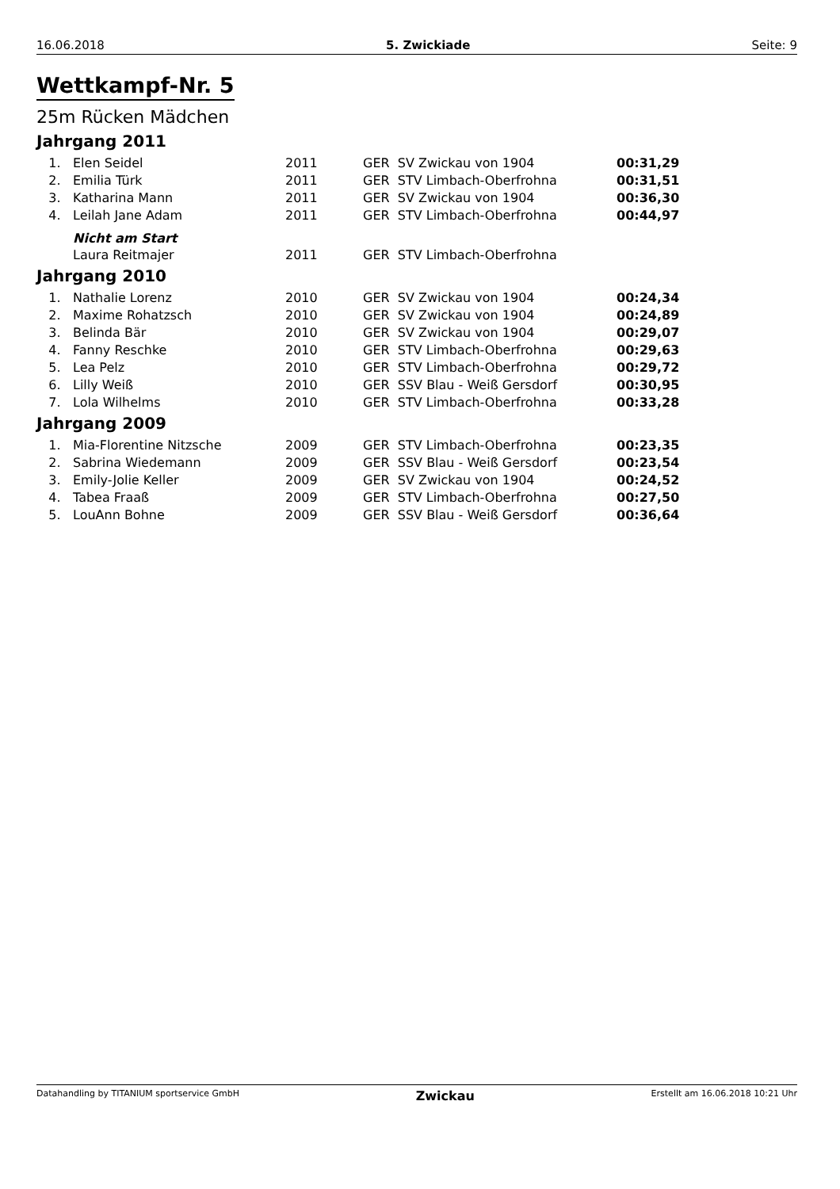16.06.2018 5. Zwickiade Seite: 9
Wettkampf-Nr. 5
25m Rücken Mädchen
Jahrgang 2011
| 1. | Elen Seidel | 2011 | GER SV Zwickau von 1904 | 00:31,29 |
| 2. | Emilia Türk | 2011 | GER STV Limbach-Oberfrohna | 00:31,51 |
| 3. | Katharina Mann | 2011 | GER SV Zwickau von 1904 | 00:36,30 |
| 4. | Leilah Jane Adam | 2011 | GER STV Limbach-Oberfrohna | 00:44,97 |
| | Nicht am Start | | | |
| | Laura Reitmajer | 2011 | GER STV Limbach-Oberfrohna | |
Jahrgang 2010
| 1. | Nathalie Lorenz | 2010 | GER SV Zwickau von 1904 | 00:24,34 |
| 2. | Maxime Rohatzsch | 2010 | GER SV Zwickau von 1904 | 00:24,89 |
| 3. | Belinda Bär | 2010 | GER SV Zwickau von 1904 | 00:29,07 |
| 4. | Fanny Reschke | 2010 | GER STV Limbach-Oberfrohna | 00:29,63 |
| 5. | Lea Pelz | 2010 | GER STV Limbach-Oberfrohna | 00:29,72 |
| 6. | Lilly Weiß | 2010 | GER SSV Blau - Weiß Gersdorf | 00:30,95 |
| 7. | Lola Wilhelms | 2010 | GER STV Limbach-Oberfrohna | 00:33,28 |
Jahrgang 2009
| 1. | Mia-Florentine Nitzsche | 2009 | GER STV Limbach-Oberfrohna | 00:23,35 |
| 2. | Sabrina Wiedemann | 2009 | GER SSV Blau - Weiß Gersdorf | 00:23,54 |
| 3. | Emily-Jolie Keller | 2009 | GER SV Zwickau von 1904 | 00:24,52 |
| 4. | Tabea Fraaß | 2009 | GER STV Limbach-Oberfrohna | 00:27,50 |
| 5. | LouAnn Bohne | 2009 | GER SSV Blau - Weiß Gersdorf | 00:36,64 |
Datahandling by TITANIUM sportservice GmbH Zwickau Erstellt am 16.06.2018 10:21 Uhr